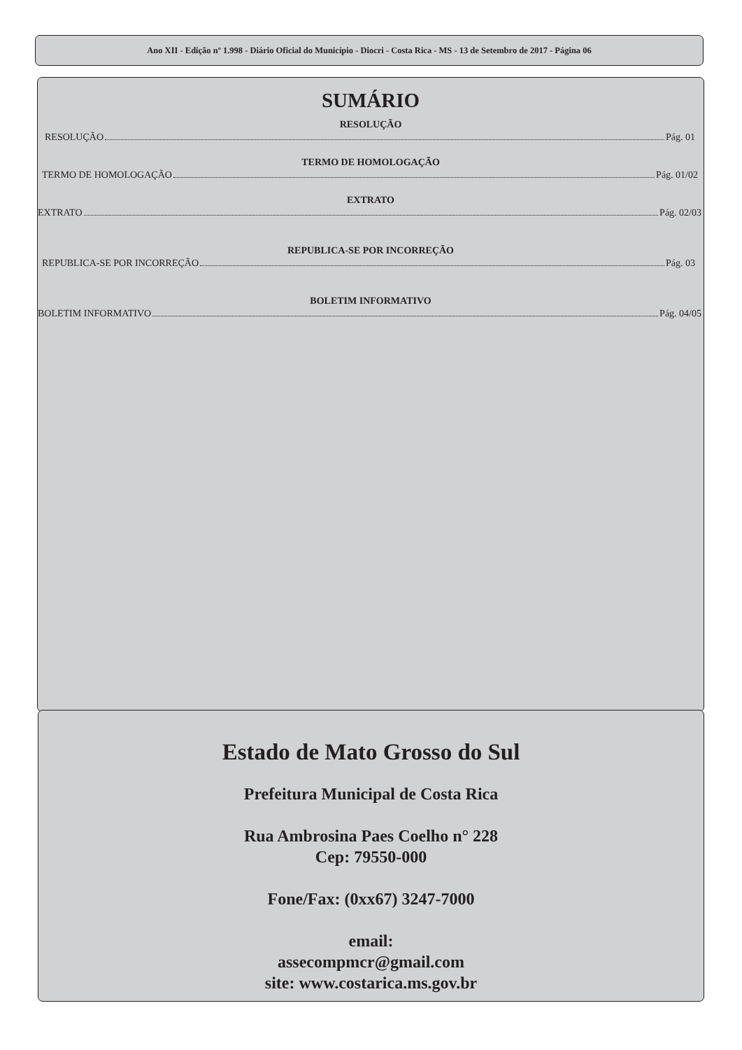Ano XII - Edição nº 1.998 - Diário Oficial do Município - Diocri - Costa Rica - MS - 13 de Setembro de 2017 - Página 06
SUMÁRIO
RESOLUÇÃO
RESOLUÇÃO Pág. 01
TERMO DE HOMOLOGAÇÃO
TERMO DE HOMOLOGAÇÃO Pág. 01/02
EXTRATO
EXTRATO Pág. 02/03
REPUBLICA-SE POR INCORREÇÃO
REPUBLICA-SE POR INCORREÇÃO Pág. 03
BOLETIM INFORMATIVO
BOLETIM INFORMATIVO Pág. 04/05
Estado de Mato Grosso do Sul
Prefeitura Municipal de Costa Rica
Rua Ambrosina Paes Coelho n° 228
Cep: 79550-000
Fone/Fax: (0xx67) 3247-7000
email:
assecompmcr@gmail.com
site: www.costarica.ms.gov.br